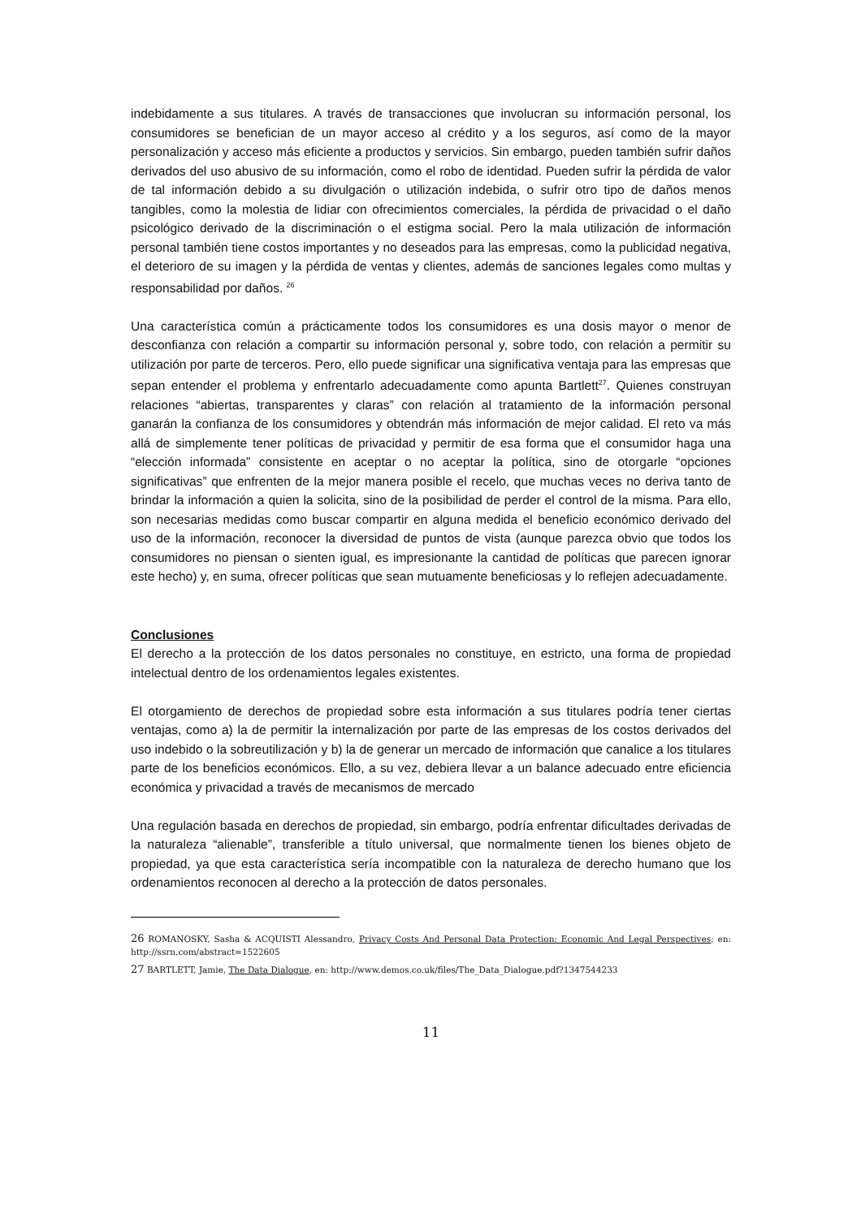indebidamente a sus titulares. A través de transacciones que involucran su información personal, los consumidores se benefician de un mayor acceso al crédito y a los seguros, así como de la mayor personalización y acceso más eficiente a productos y servicios. Sin embargo, pueden también sufrir daños derivados del uso abusivo de su información, como el robo de identidad. Pueden sufrir la pérdida de valor de tal información debido a su divulgación o utilización indebida, o sufrir otro tipo de daños menos tangibles, como la molestia de lidiar con ofrecimientos comerciales, la pérdida de privacidad o el daño psicológico derivado de la discriminación o el estigma social. Pero la mala utilización de información personal también tiene costos importantes y no deseados para las empresas, como la publicidad negativa, el deterioro de su imagen y la pérdida de ventas y clientes, además de sanciones legales como multas y responsabilidad por daños. <sup>26</sup>
Una característica común a prácticamente todos los consumidores es una dosis mayor o menor de desconfianza con relación a compartir su información personal y, sobre todo, con relación a permitir su utilización por parte de terceros. Pero, ello puede significar una significativa ventaja para las empresas que sepan entender el problema y enfrentarlo adecuadamente como apunta Bartlett<sup>27</sup>. Quienes construyan relaciones “abiertas, transparentes y claras” con relación al tratamiento de la información personal ganarán la confianza de los consumidores y obtendrán más información de mejor calidad. El reto va más allá de simplemente tener políticas de privacidad y permitir de esa forma que el consumidor haga una “elección informada” consistente en aceptar o no aceptar la política, sino de otorgarle “opciones significativas” que enfrenten de la mejor manera posible el recelo, que muchas veces no deriva tanto de brindar la información a quien la solicita, sino de la posibilidad de perder el control de la misma. Para ello, son necesarias medidas como buscar compartir en alguna medida el beneficio económico derivado del uso de la información, reconocer la diversidad de puntos de vista (aunque parezca obvio que todos los consumidores no piensan o sienten igual, es impresionante la cantidad de políticas que parecen ignorar este hecho) y, en suma, ofrecer políticas que sean mutuamente beneficiosas y lo reflejen adecuadamente.
Conclusiones
El derecho a la protección de los datos personales no constituye, en estricto, una forma de propiedad intelectual dentro de los ordenamientos legales existentes.
El otorgamiento de derechos de propiedad sobre esta información a sus titulares podría tener ciertas ventajas, como a) la de permitir la internalización por parte de las empresas de los costos derivados del uso indebido o la sobreutilización y b) la de generar un mercado de información que canalice a los titulares parte de los beneficios económicos. Ello, a su vez, debiera llevar a un balance adecuado entre eficiencia económica y privacidad a través de mecanismos de mercado
Una regulación basada en derechos de propiedad, sin embargo, podría enfrentar dificultades derivadas de la naturaleza “alienable”, transferible a título universal, que normalmente tienen los bienes objeto de propiedad, ya que esta característica sería incompatible con la naturaleza de derecho humano que los ordenamientos reconocen al derecho a la protección de datos personales.
26 ROMANOSKY, Sasha & ACQUISTI Alessandro, Privacy Costs And Personal Data Protection: Economic And Legal Perspectives; en: http://ssrn.com/abstract=1522605
27 BARTLETT, Jamie, The Data Dialogue, en: http://www.demos.co.uk/files/The_Data_Dialogue.pdf?1347544233
11